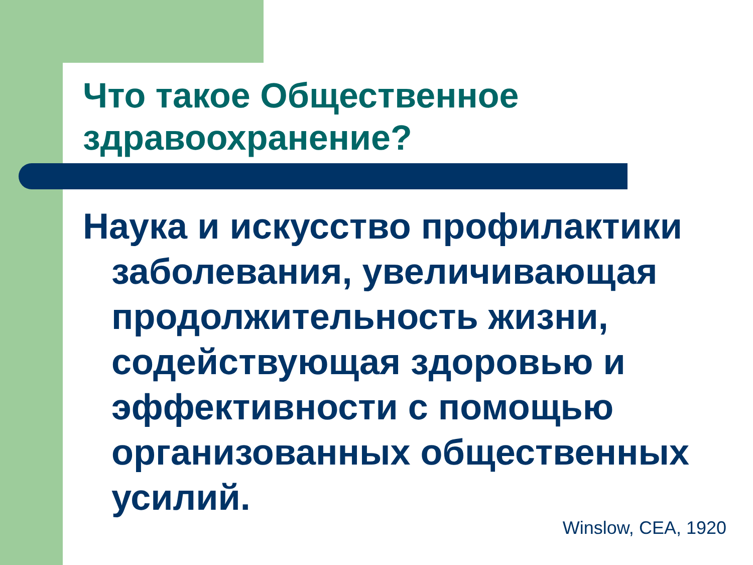Что такое Общественное здравоохранение?
Наука и искусство профилактики заболевания, увеличивающая продолжительность жизни, содействующая здоровью и эффективности с помощью организованных общественных усилий.
Winslow, CEA, 1920